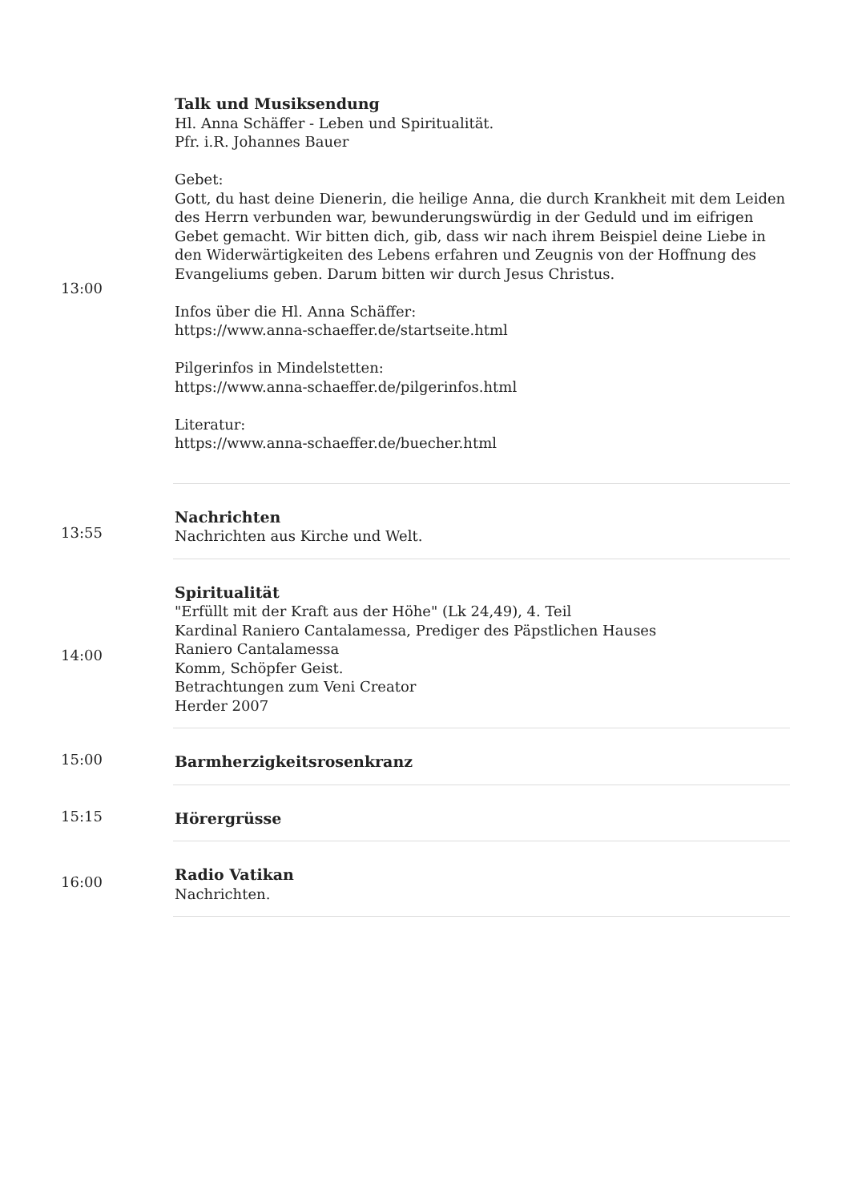| 13:00 | Talk und Musiksendung Hl. Anna Schäffer - Leben und Spiritualität. Pfr. i.R. Johannes Bauer Gebet: Gott, du hast deine Dienerin, die heilige Anna, die durch Krankheit mit dem Leiden des Herrn verbunden war, bewunderungswürdig in der Geduld und im eifrigen Gebet gemacht. Wir bitten dich, gib, dass wir nach ihrem Beispiel deine Liebe in den Widerwärtigkeiten des Lebens erfahren und Zeugnis von der Hoffnung des Evangeliums geben. Darum bitten wir durch Jesus Christus. Infos über die Hl. Anna Schäffer: https://www.anna-schaeffer.de/startseite.html Pilgerinfos in Mindelstetten: https://www.anna-schaeffer.de/pilgerinfos.html Literatur: https://www.anna-schaeffer.de/buecher.html |
| 13:55 | Nachrichten Nachrichten aus Kirche und Welt. |
| 14:00 | Spiritualität "Erfüllt mit der Kraft aus der Höhe" (Lk 24,49), 4. Teil Kardinal Raniero Cantalamessa, Prediger des Päpstlichen Hauses Raniero Cantalamessa Komm, Schöpfer Geist. Betrachtungen zum Veni Creator Herder 2007 |
| 15:00 | Barmherzigkeitsrosenkranz |
| 15:15 | Hörergrüsse |
| 16:00 | Radio Vatikan Nachrichten. |